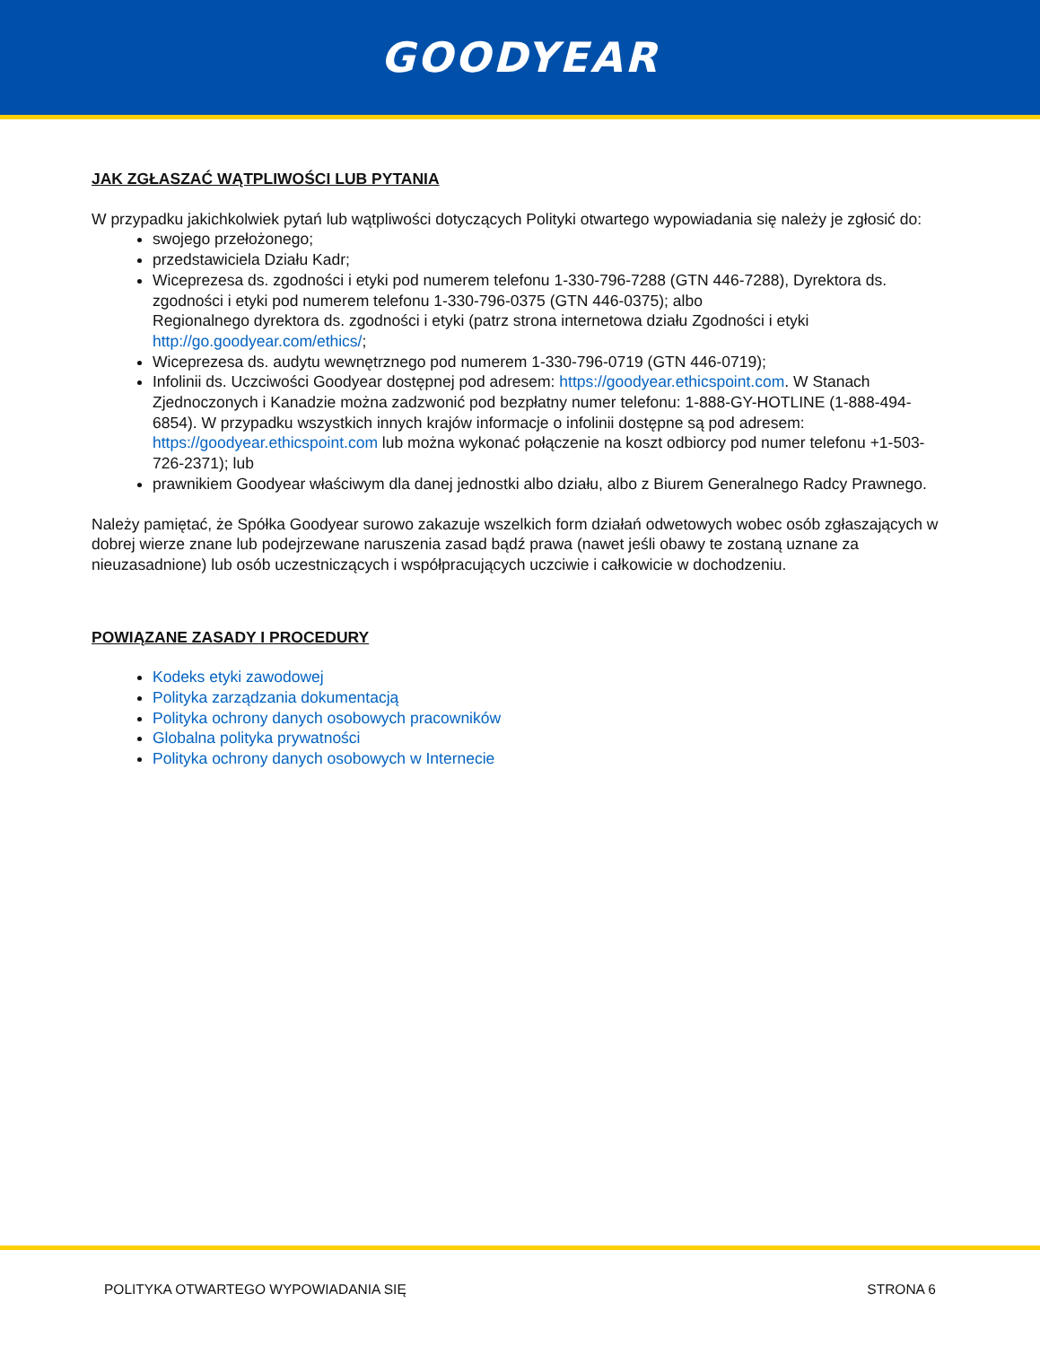GOODYEAR
JAK ZGŁASZAĆ WĄTPLIWOŚCI LUB PYTANIA
W przypadku jakichkolwiek pytań lub wątpliwości dotyczących Polityki otwartego wypowiadania się należy je zgłosić do:
swojego przełożonego;
przedstawiciela Działu Kadr;
Wiceprezesa ds. zgodności i etyki pod numerem telefonu 1-330-796-7288 (GTN 446-7288), Dyrektora ds. zgodności i etyki pod numerem telefonu 1-330-796-0375 (GTN 446-0375); albo
Regionalnego dyrektora ds. zgodności i etyki (patrz strona internetowa działu Zgodności i etyki http://go.goodyear.com/ethics/;
Wiceprezesa ds. audytu wewnętrznego pod numerem 1-330-796-0719 (GTN 446-0719);
Infolinii ds. Uczciwości Goodyear dostępnej pod adresem: https://goodyear.ethicspoint.com. W Stanach Zjednoczonych i Kanadzie można zadzwonić pod bezpłatny numer telefonu: 1-888-GY-HOTLINE (1-888-494-6854). W przypadku wszystkich innych krajów informacje o infolinii dostępne są pod adresem: https://goodyear.ethicspoint.com lub można wykonać połączenie na koszt odbiorcy pod numer telefonu +1-503-726-2371); lub
prawnikiem Goodyear właściwym dla danej jednostki albo działu, albo z Biurem Generalnego Radcy Prawnego.
Należy pamiętać, że Spółka Goodyear surowo zakazuje wszelkich form działań odwetowych wobec osób zgłaszających w dobrej wierze znane lub podejrzewane naruszenia zasad bądź prawa (nawet jeśli obawy te zostaną uznane za nieuzasadnione) lub osób uczestniczących i współpracujących uczciwie i całkowicie w dochodzeniu.
POWIĄZANE ZASADY I PROCEDURY
Kodeks etyki zawodowej
Polityka zarządzania dokumentacją
Polityka ochrony danych osobowych pracowników
Globalna polityka prywatności
Polityka ochrony danych osobowych w Internecie
POLITYKA OTWARTEGO WYPOWIADANIA SIĘ STRONA 6